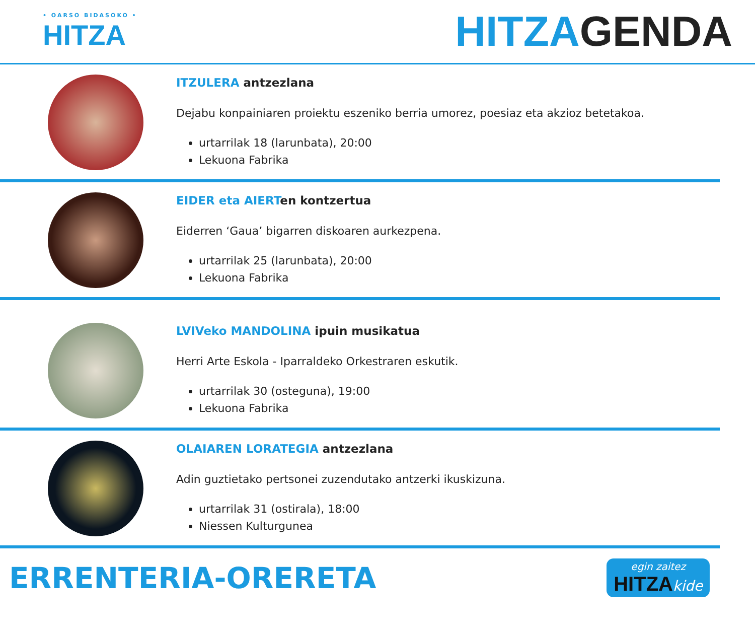• OARSO BIDASOKO •
HITZA
HITZAGENDA
ITZULERA antzezlana
Dejabu konpainiaren proiektu eszeniko berria umorez, poesiaz eta akzioz betetakoa.
urtarrilak 18 (larunbata), 20:00
Lekuona Fabrika
EIDER eta AIERTen kontzertua
Eiderren ‘Gaua’ bigarren diskoaren aurkezpena.
urtarrilak 25 (larunbata), 20:00
Lekuona Fabrika
LVIVeko MANDOLINA ipuin musikatua
Herri Arte Eskola - Iparraldeko Orkestraren eskutik.
urtarrilak 30 (osteguna), 19:00
Lekuona Fabrika
OLAIAREN LORATEGIA antzezlana
Adin guztietako pertsonei zuzendutako antzerki ikuskizuna.
urtarrilak 31 (ostirala), 18:00
Niessen Kulturgunea
ERRENTERIA-ORERETA
egin zaitez
HITZA kide